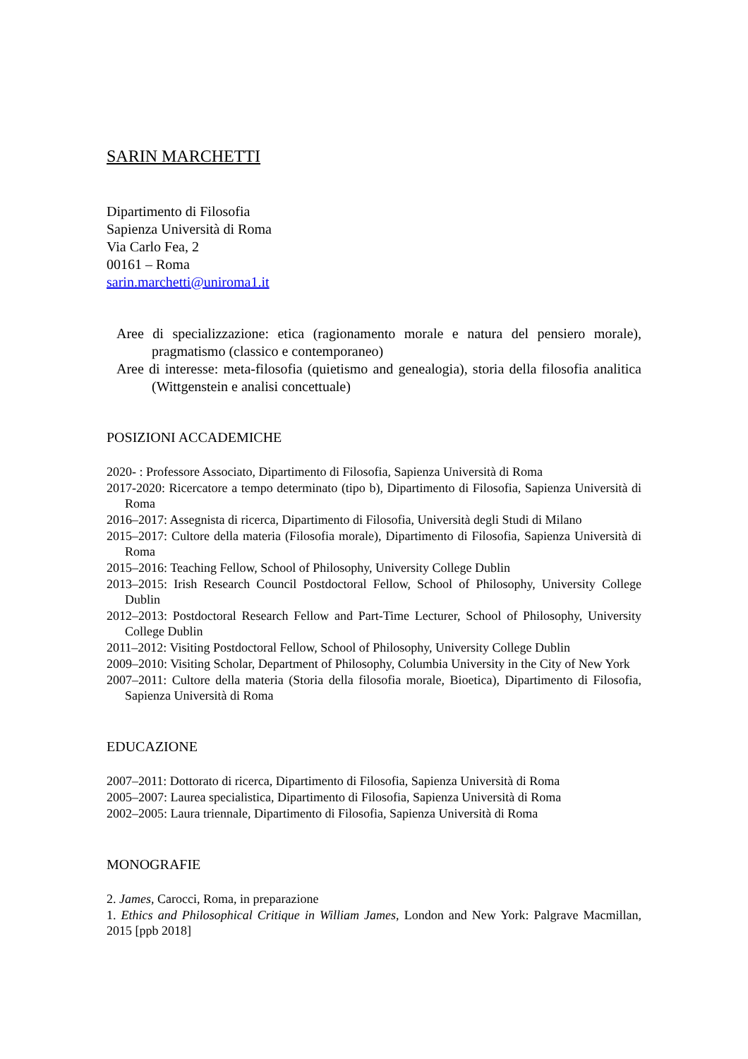SARIN MARCHETTI
Dipartimento di Filosofia
Sapienza Università di Roma
Via Carlo Fea, 2
00161 – Roma
sarin.marchetti@uniroma1.it
Aree di specializzazione: etica (ragionamento morale e natura del pensiero morale), pragmatismo (classico e contemporaneo)
Aree di interesse: meta-filosofia (quietismo and genealogia), storia della filosofia analitica (Wittgenstein e analisi concettuale)
POSIZIONI ACCADEMICHE
2020- : Professore Associato, Dipartimento di Filosofia, Sapienza Università di Roma
2017-2020: Ricercatore a tempo determinato (tipo b), Dipartimento di Filosofia, Sapienza Università di Roma
2016–2017: Assegnista di ricerca, Dipartimento di Filosofia, Università degli Studi di Milano
2015–2017: Cultore della materia (Filosofia morale), Dipartimento di Filosofia, Sapienza Università di Roma
2015–2016: Teaching Fellow, School of Philosophy, University College Dublin
2013–2015: Irish Research Council Postdoctoral Fellow, School of Philosophy, University College Dublin
2012–2013: Postdoctoral Research Fellow and Part-Time Lecturer, School of Philosophy, University College Dublin
2011–2012: Visiting Postdoctoral Fellow, School of Philosophy, University College Dublin
2009–2010: Visiting Scholar, Department of Philosophy, Columbia University in the City of New York
2007–2011: Cultore della materia (Storia della filosofia morale, Bioetica), Dipartimento di Filosofia, Sapienza Università di Roma
EDUCAZIONE
2007–2011: Dottorato di ricerca, Dipartimento di Filosofia, Sapienza Università di Roma
2005–2007: Laurea specialistica, Dipartimento di Filosofia, Sapienza Università di Roma
2002–2005: Laura triennale, Dipartimento di Filosofia, Sapienza Università di Roma
MONOGRAFIE
2. James, Carocci, Roma, in preparazione
1. Ethics and Philosophical Critique in William James, London and New York: Palgrave Macmillan, 2015 [ppb 2018]